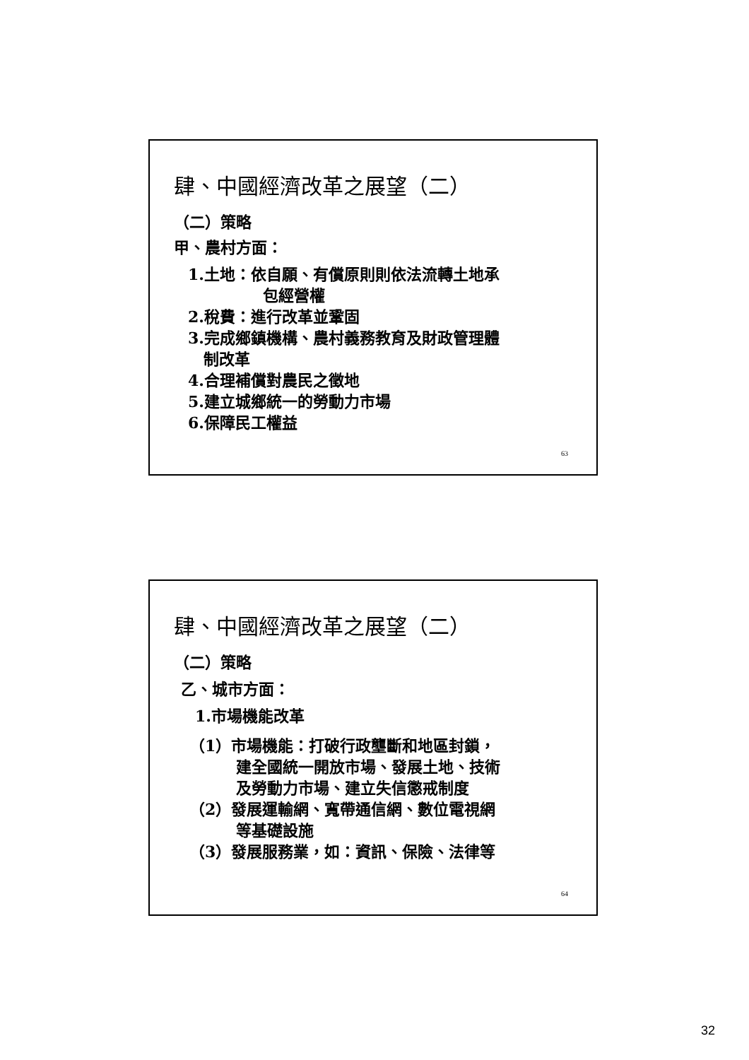肆、中國經濟改革之展望（二）
（二）策略
甲、農村方面：
1.土地：依自願、有償原則則依法流轉土地承
包經營權
2.稅費：進行改革並鞏固
3.完成鄉鎮機構、農村義務教育及財政管理體
制改革
4.合理補償對農民之徵地
5.建立城鄉統一的勞動力市場
6.保障民工權益
63
肆、中國經濟改革之展望（二）
（二）策略
乙、城市方面：
1.市場機能改革
（1）市場機能：打破行政壟斷和地區封鎖，
建全國統一開放市場、發展土地、技術
及勞動力市場、建立失信懲戒制度
（2）發展運輸網、寬帶通信網、數位電視網
等基礎設施
（3）發展服務業，如：資訊、保險、法律等
64
32